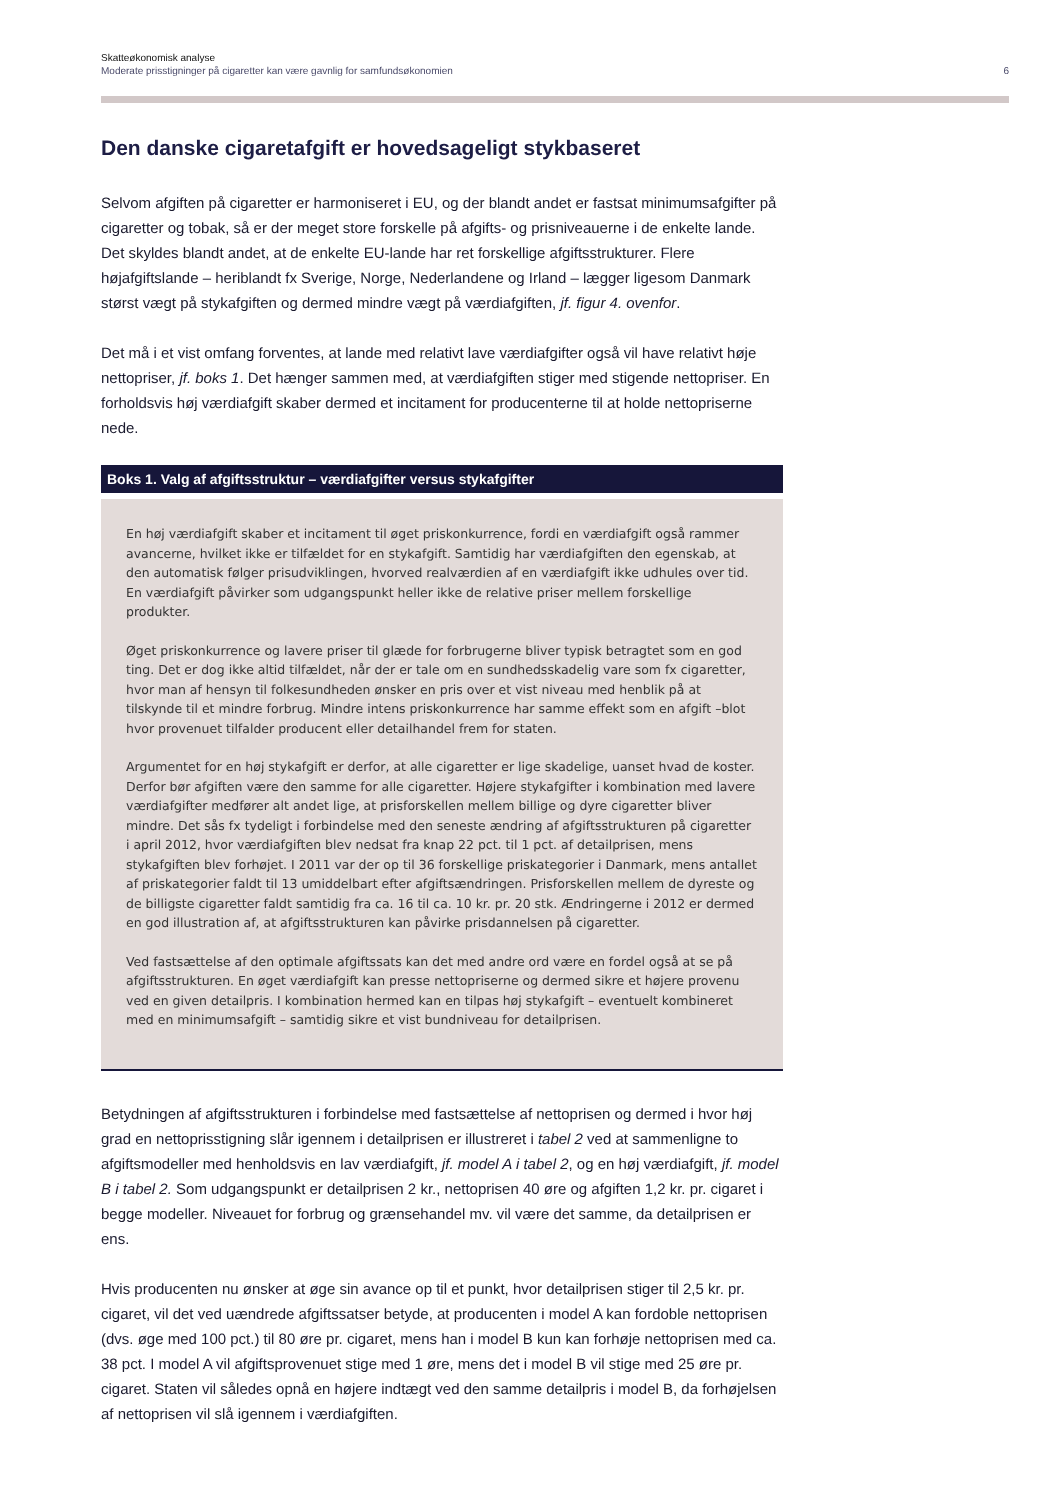Skatteøkonomisk analyse
Moderate prisstigninger på cigaretter kan være gavnlig for samfundsøkonomien
6
Den danske cigaretafgift er hovedsageligt stykbaseret
Selvom afgiften på cigaretter er harmoniseret i EU, og der blandt andet er fastsat minimumsafgifter på cigaretter og tobak, så er der meget store forskelle på afgifts- og prisniveauerne i de enkelte lande. Det skyldes blandt andet, at de enkelte EU-lande har ret forskellige afgiftsstrukturer. Flere højafgiftslande – heriblandt fx Sverige, Norge, Nederlandene og Irland – lægger ligesom Danmark størst vægt på stykafgiften og dermed mindre vægt på værdiafgiften, jf. figur 4. ovenfor.
Det må i et vist omfang forventes, at lande med relativt lave værdiafgifter også vil have relativt høje nettopriser, jf. boks 1. Det hænger sammen med, at værdiafgiften stiger med stigende nettopriser. En forholdsvis høj værdiafgift skaber dermed et incitament for producenterne til at holde nettopriserne nede.
Boks 1. Valg af afgiftsstruktur – værdiafgifter versus stykafgifter
En høj værdiafgift skaber et incitament til øget priskonkurrence, fordi en værdiafgift også rammer avancerne, hvilket ikke er tilfældet for en stykafgift. Samtidig har værdiafgiften den egenskab, at den automatisk følger prisudviklingen, hvorved realværdien af en værdiafgift ikke udhules over tid. En værdiafgift påvirker som udgangspunkt heller ikke de relative priser mellem forskellige produkter.
Øget priskonkurrence og lavere priser til glæde for forbrugerne bliver typisk betragtet som en god ting. Det er dog ikke altid tilfældet, når der er tale om en sundhedsskadelig vare som fx cigaretter, hvor man af hensyn til folkesundheden ønsker en pris over et vist niveau med henblik på at tilskynde til et mindre forbrug. Mindre intens priskonkurrence har samme effekt som en afgift –blot hvor provenuet tilfalder producent eller detailhandel frem for staten.
Argumentet for en høj stykafgift er derfor, at alle cigaretter er lige skadelige, uanset hvad de koster. Derfor bør afgiften være den samme for alle cigaretter. Højere stykafgifter i kombination med lavere værdiafgifter medfører alt andet lige, at prisforskellen mellem billige og dyre cigaretter bliver mindre. Det sås fx tydeligt i forbindelse med den seneste ændring af afgiftsstrukturen på cigaretter i april 2012, hvor værdiafgiften blev nedsat fra knap 22 pct. til 1 pct. af detailprisen, mens stykafgiften blev forhøjet. I 2011 var der op til 36 forskellige priskategorier i Danmark, mens antallet af priskategorier faldt til 13 umiddelbart efter afgiftsændringen. Prisforskellen mellem de dyreste og de billigste cigaretter faldt samtidig fra ca. 16 til ca. 10 kr. pr. 20 stk. Ændringerne i 2012 er dermed en god illustration af, at afgiftsstrukturen kan påvirke prisdannelsen på cigaretter.
Ved fastsættelse af den optimale afgiftssats kan det med andre ord være en fordel også at se på afgiftsstrukturen. En øget værdiafgift kan presse nettopriserne og dermed sikre et højere provenu ved en given detailpris. I kombination hermed kan en tilpas høj stykafgift – eventuelt kombineret med en minimumsafgift – samtidig sikre et vist bundniveau for detailprisen.
Betydningen af afgiftsstrukturen i forbindelse med fastsættelse af nettoprisen og dermed i hvor høj grad en nettoprisstigning slår igennem i detailprisen er illustreret i tabel 2 ved at sammenligne to afgiftsmodeller med henholdsvis en lav værdiafgift, jf. model A i tabel 2, og en høj værdiafgift, jf. model B i tabel 2. Som udgangspunkt er detailprisen 2 kr., nettoprisen 40 øre og afgiften 1,2 kr. pr. cigaret i begge modeller. Niveauet for forbrug og grænsehandel mv. vil være det samme, da detailprisen er ens.
Hvis producenten nu ønsker at øge sin avance op til et punkt, hvor detailprisen stiger til 2,5 kr. pr. cigaret, vil det ved uændrede afgiftssatser betyde, at producenten i model A kan fordoble nettoprisen (dvs. øge med 100 pct.) til 80 øre pr. cigaret, mens han i model B kun kan forhøje nettoprisen med ca. 38 pct. I model A vil afgiftsprovenuet stige med 1 øre, mens det i model B vil stige med 25 øre pr. cigaret. Staten vil således opnå en højere indtægt ved den samme detailpris i model B, da forhøjelsen af nettoprisen vil slå igennem i værdiafgiften.